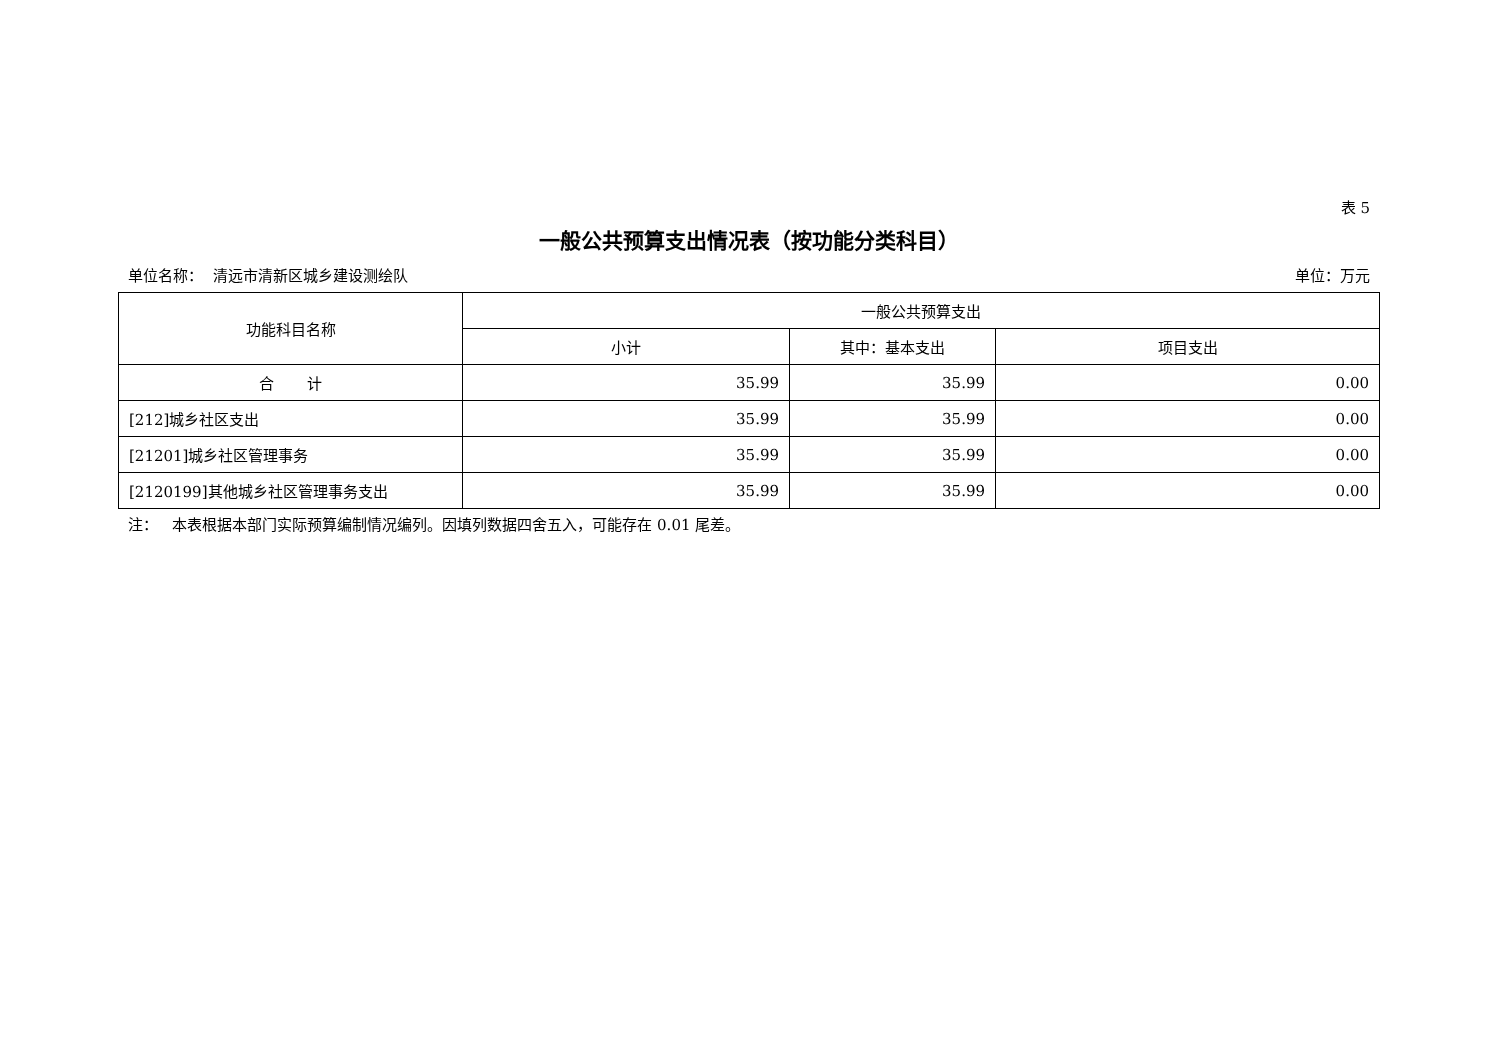表 5
一般公共预算支出情况表（按功能分类科目）
单位名称： 清远市清新区城乡建设测绘队 单位：万元
| 功能科目名称 | 一般公共预算支出 | | |
| --- | --- | --- | --- |
| | 小计 | 其中：基本支出 | 项目支出 |
| 合 计 | 35.99 | 35.99 | 0.00 |
| [212]城乡社区支出 | 35.99 | 35.99 | 0.00 |
| [21201]城乡社区管理事务 | 35.99 | 35.99 | 0.00 |
| [2120199]其他城乡社区管理事务支出 | 35.99 | 35.99 | 0.00 |
注： 本表根据本部门实际预算编制情况编列。因填列数据四舍五入，可能存在 0.01 尾差。